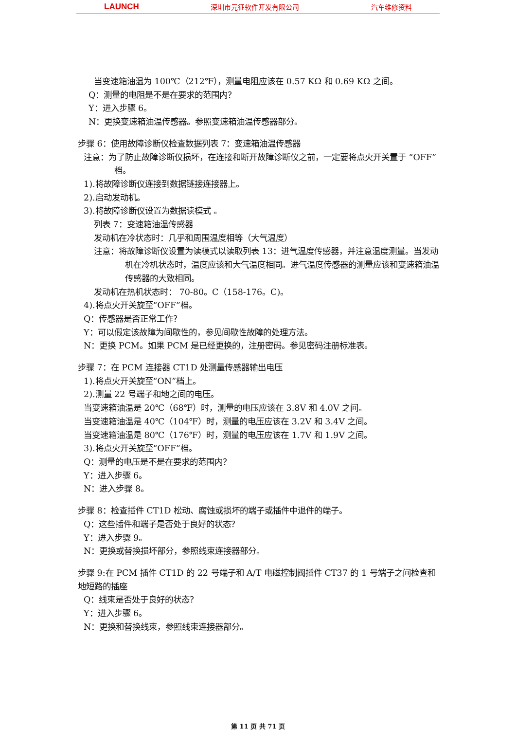LAUNCH 深圳市元征软件开发有限公司 汽车维修资料
当变速箱油温为 100℃（212℉），测量电阻应该在 0.57 KΩ 和 0.69 KΩ 之间。
Q：测量的电阻是不是在要求的范围内？
Y：进入步骤 6。
N：更换变速箱油温传感器。参照变速箱油温传感器部分。
步骤 6：使用故障诊断仪检查数据列表 7：变速箱油温传感器
注意：为了防止故障诊断仪损坏，在连接和断开故障诊断仪之前，一定要将点火开关置于 “OFF”档。
1).将故障诊断仪连接到数据链接连接器上。
2).启动发动机。
3).将故障诊断仪设置为数据读模式 。
列表 7：变速箱油温传感器
发动机在冷状态时：几乎和周围温度相等（大气温度）
注意：将故障诊断仪设置为读模式以读取列表 13：进气温度传感器，并注意温度测量。当发动机在冷机状态时，温度应该和大气温度相同。进气温度传感器的测量应该和变速箱油温传感器的大致相同。
发动机在热机状态时： 70-80。C（158-176。C)。
4).将点火开关旋至“OFF”档。
Q：传感器是否正常工作？
Y：可以假定该故障为间歇性的，参见间歇性故障的处理方法。
N：更换 PCM。如果 PCM 是已经更换的，注册密码。参见密码注册标准表。
步骤 7：在 PCM 连接器 CT1D 处测量传感器输出电压
1).将点火开关旋至“ON”档上。
2).测量 22 号端子和地之间的电压。
当变速箱油温是 20℃（68℉）时，测量的电压应该在 3.8V 和 4.0V 之间。
当变速箱油温是 40℃（104℉）时，测量的电压应该在 3.2V 和 3.4V 之间。
当变速箱油温是 80℃（176℉）时，测量的电压应该在 1.7V 和 1.9V 之间。
3).将点火开关旋至“OFF”档。
Q：测量的电压是不是在要求的范围内？
Y：进入步骤 6。
N：进入步骤 8。
步骤 8：检查插件 CT1D 松动、腐蚀或损坏的端子或插件中退件的端子。
Q：这些插件和端子是否处于良好的状态？
Y：进入步骤 9。
N：更换或替换损坏部分，参照线束连接器部分。
步骤 9:在 PCM 插件 CT1D 的 22 号端子和 A/T 电磁控制阀插件 CT37 的 1 号端子之间检查和地短路的插座
Q：线束是否处于良好的状态？
Y：进入步骤 6。
N：更换和替换线束，参照线束连接器部分。
第 11 页 共 71 页